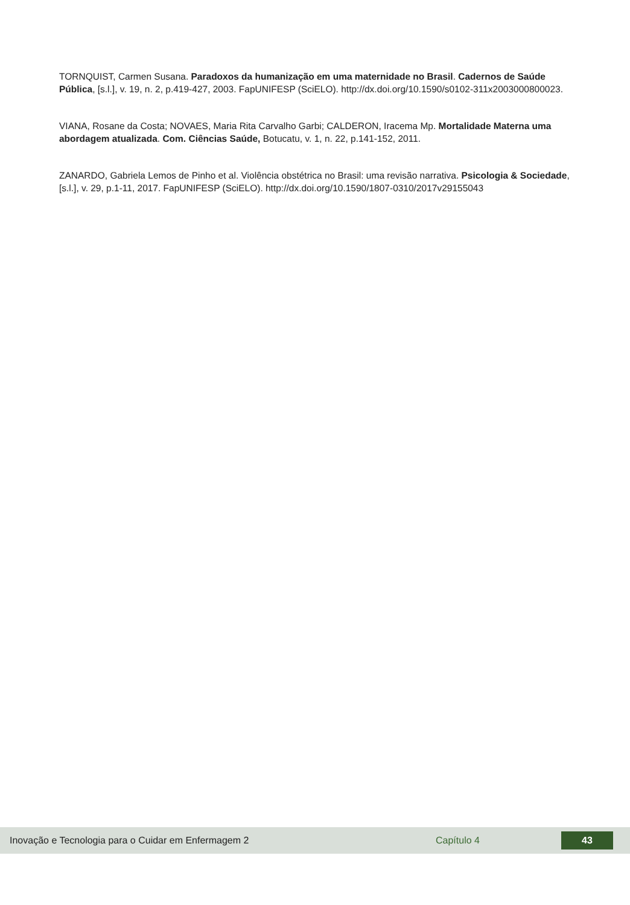TORNQUIST, Carmen Susana. Paradoxos da humanização em uma maternidade no Brasil. Cadernos de Saúde Pública, [s.l.], v. 19, n. 2, p.419-427, 2003. FapUNIFESP (SciELO). http://dx.doi.org/10.1590/s0102-311x2003000800023.
VIANA, Rosane da Costa; NOVAES, Maria Rita Carvalho Garbi; CALDERON, Iracema Mp. Mortalidade Materna uma abordagem atualizada. Com. Ciências Saúde, Botucatu, v. 1, n. 22, p.141-152, 2011.
ZANARDO, Gabriela Lemos de Pinho et al. Violência obstétrica no Brasil: uma revisão narrativa. Psicologia & Sociedade, [s.l.], v. 29, p.1-11, 2017. FapUNIFESP (SciELO). http://dx.doi.org/10.1590/1807-0310/2017v29155043
Inovação e Tecnologia para o Cuidar em Enfermagem 2 Capítulo 4 43